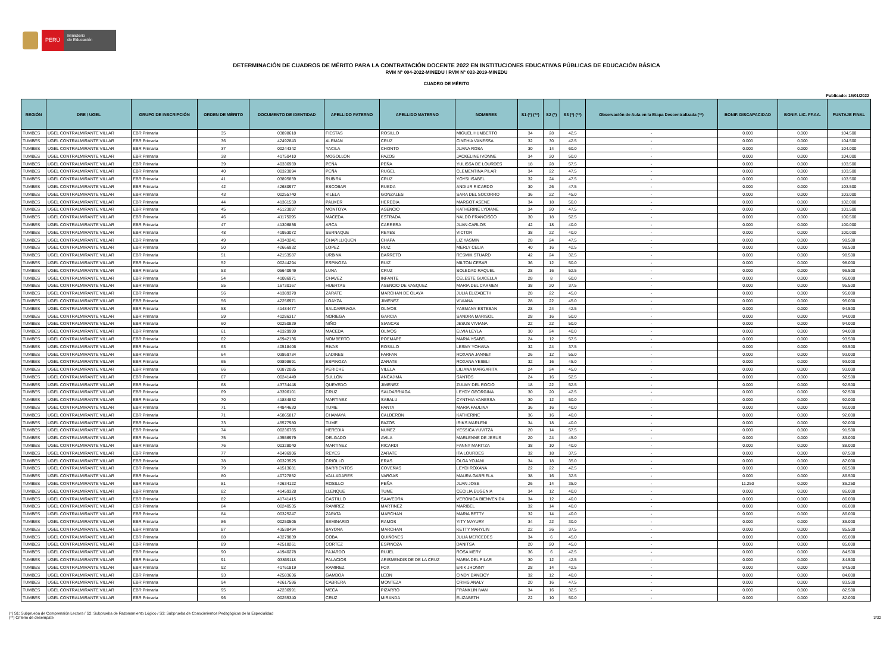PERÚ
Ministerio
de Educación
DETERMINACIÓN DE CUADROS DE MÉRITO PARA LA CONTRATACIÓN DOCENTE 2022 EN INSTITUCIONES EDUCATIVAS PÚBLICAS DE EDUCACIÓN BÁSICA
RVM N° 004-2022-MINEDU / RVM N° 033-2019-MINEDU
CUADRO DE MÉRITO
Publicado: 15/01/2022
| REGIÓN | DRE / UGEL | GRUPO DE INSCRIPCIÓN | ORDEN DE MÉRITO | DOCUMENTO DE IDENTIDAD | APELLIDO PATERNO | APELLIDO MATERNO | NOMBRES | S1 (*) (**) | S2 (*) | S3 (*) (**) | Observación de Aula en la Etapa Descentralizada (**) | BONIF. DISCAPACIDAD | BONIF. LIC. FF.AA. | PUNTAJE FINAL |
| --- | --- | --- | --- | --- | --- | --- | --- | --- | --- | --- | --- | --- | --- | --- |
| TUMBES | UGEL CONTRALMIRANTE VILLAR | EBR Primaria | 35 | 03898618 | FIESTAS | ROSILLO | MIGUEL HUMBERTO | 34 | 28 | 42.5 | - | 0.000 | 0.000 | 104.500 |
| TUMBES | UGEL CONTRALMIRANTE VILLAR | EBR Primaria | 36 | 42492843 | ALEMAN | CRUZ | CINTHIA VANESSA | 32 | 30 | 42.5 | - | 0.000 | 0.000 | 104.500 |
| TUMBES | UGEL CONTRALMIRANTE VILLAR | EBR Primaria | 37 | 00244342 | YACILA | CHONTO | JUANA ROSA | 30 | 14 | 60.0 | - | 0.000 | 0.000 | 104.000 |
| TUMBES | UGEL CONTRALMIRANTE VILLAR | EBR Primaria | 38 | 41750410 | MOGOLLON | PAZOS | JACKELINE IVONNE | 34 | 20 | 50.0 | - | 0.000 | 0.000 | 104.000 |
| TUMBES | UGEL CONTRALMIRANTE VILLAR | EBR Primaria | 39 | 40336969 | PEÑA | PEÑA | YULISSA DE LOURDES | 18 | 28 | 57.5 | - | 0.000 | 0.000 | 103.500 |
| TUMBES | UGEL CONTRALMIRANTE VILLAR | EBR Primaria | 40 | 00323094 | PEÑA | RUGEL | CLEMENTINA PILAR | 34 | 22 | 47.5 | - | 0.000 | 0.000 | 103.500 |
| TUMBES | UGEL CONTRALMIRANTE VILLAR | EBR Primaria | 41 | 03895859 | RUBIRA | CRUZ | YOYSI ISABEL | 32 | 24 | 47.5 | - | 0.000 | 0.000 | 103.500 |
| TUMBES | UGEL CONTRALMIRANTE VILLAR | EBR Primaria | 42 | 42680977 | ESCOBAR | RUEDA | ANDIUR RICARDO | 30 | 26 | 47.5 | - | 0.000 | 0.000 | 103.500 |
| TUMBES | UGEL CONTRALMIRANTE VILLAR | EBR Primaria | 43 | 00255740 | VILELA | GONZALES | SARA DEL SOCORRO | 36 | 22 | 45.0 | - | 0.000 | 0.000 | 103.000 |
| TUMBES | UGEL CONTRALMIRANTE VILLAR | EBR Primaria | 44 | 41361559 | PALMER | HEREDIA | MARGOT ASENE | 34 | 18 | 50.0 | - | 0.000 | 0.000 | 102.000 |
| TUMBES | UGEL CONTRALMIRANTE VILLAR | EBR Primaria | 45 | 45123097 | MONTOYA | ASENCIO | KATHERINE LYDIANE | 34 | 20 | 47.5 | - | 0.000 | 0.000 | 101.500 |
| TUMBES | UGEL CONTRALMIRANTE VILLAR | EBR Primaria | 46 | 41175095 | MACEDA | ESTRADA | NALDO FRANCISCO | 30 | 18 | 52.5 | - | 0.000 | 0.000 | 100.500 |
| TUMBES | UGEL CONTRALMIRANTE VILLAR | EBR Primaria | 47 | 41306836 | ARCA | CARRERA | JUAN CARLOS | 42 | 18 | 40.0 | - | 0.000 | 0.000 | 100.000 |
| TUMBES | UGEL CONTRALMIRANTE VILLAR | EBR Primaria | 48 | 41953072 | SERNAQUE | REYES | VICTOR | 38 | 22 | 40.0 | - | 0.000 | 0.000 | 100.000 |
| TUMBES | UGEL CONTRALMIRANTE VILLAR | EBR Primaria | 49 | 43343241 | CHAPILLIQUEN | CHAPA | LIZ YASMIN | 28 | 24 | 47.5 | - | 0.000 | 0.000 | 99.500 |
| TUMBES | UGEL CONTRALMIRANTE VILLAR | EBR Primaria | 50 | 42666932 | LOPEZ | RUIZ | MERLY CELIA | 40 | 16 | 42.5 | - | 0.000 | 0.000 | 98.500 |
| TUMBES | UGEL CONTRALMIRANTE VILLAR | EBR Primaria | 51 | 42153587 | URBINA | BARRETO | RESMIK STUARD | 42 | 24 | 32.5 | - | 0.000 | 0.000 | 98.500 |
| TUMBES | UGEL CONTRALMIRANTE VILLAR | EBR Primaria | 52 | 00244294 | ESPINOZA | RUIZ | MILTON CESAR | 36 | 12 | 50.0 | - | 0.000 | 0.000 | 98.000 |
| TUMBES | UGEL CONTRALMIRANTE VILLAR | EBR Primaria | 53 | 05640949 | LUNA | CRUZ | SOLEDAD RAQUEL | 28 | 16 | 52.5 | - | 0.000 | 0.000 | 96.500 |
| TUMBES | UGEL CONTRALMIRANTE VILLAR | EBR Primaria | 54 | 41086971 | CHAVEZ | INFANTE | CELESTE GUICELLA | 28 | 8 | 60.0 | - | 0.000 | 0.000 | 96.000 |
| TUMBES | UGEL CONTRALMIRANTE VILLAR | EBR Primaria | 55 | 16730167 | HUERTAS | ASENCIO DE VASQUEZ | MARIA DEL CARMEN | 38 | 20 | 37.5 | - | 0.000 | 0.000 | 95.500 |
| TUMBES | UGEL CONTRALMIRANTE VILLAR | EBR Primaria | 56 | 41389378 | ZARATE | MARCHAN DE OLAYA | JULIA ELIZABETH | 28 | 22 | 45.0 | - | 0.000 | 0.000 | 95.000 |
| TUMBES | UGEL CONTRALMIRANTE VILLAR | EBR Primaria | 56 | 42256971 | LOAYZA | JIMENEZ | VIVIANA | 28 | 22 | 45.0 | - | 0.000 | 0.000 | 95.000 |
| TUMBES | UGEL CONTRALMIRANTE VILLAR | EBR Primaria | 58 | 41484477 | SALDARRIAGA | OLIVOS | YASMANY ESTEBAN | 28 | 24 | 42.5 | - | 0.000 | 0.000 | 94.500 |
| TUMBES | UGEL CONTRALMIRANTE VILLAR | EBR Primaria | 59 | 41286317 | NORIEGA | GARCIA | SANDRA MARISOL | 28 | 16 | 50.0 | - | 0.000 | 0.000 | 94.000 |
| TUMBES | UGEL CONTRALMIRANTE VILLAR | EBR Primaria | 60 | 00250829 | NIÑO | SIANCAS | JESUS VIVIANA | 22 | 22 | 50.0 | - | 0.000 | 0.000 | 94.000 |
| TUMBES | UGEL CONTRALMIRANTE VILLAR | EBR Primaria | 61 | 40329999 | MACEDA | OLIVOS | ELVIA LEYLA | 30 | 24 | 40.0 | - | 0.000 | 0.000 | 94.000 |
| TUMBES | UGEL CONTRALMIRANTE VILLAR | EBR Primaria | 62 | 45942136 | NOMBERTO | POEMAPE | MARIA YSABEL | 24 | 12 | 57.5 | - | 0.000 | 0.000 | 93.500 |
| TUMBES | UGEL CONTRALMIRANTE VILLAR | EBR Primaria | 63 | 40518406 | RIVAS | ROSILLO | LESMY YOHANA | 32 | 24 | 37.5 | - | 0.000 | 0.000 | 93.500 |
| TUMBES | UGEL CONTRALMIRANTE VILLAR | EBR Primaria | 64 | 03869734 | LADINES | FARFAN | ROXANA JANNET | 26 | 12 | 55.0 | - | 0.000 | 0.000 | 93.000 |
| TUMBES | UGEL CONTRALMIRANTE VILLAR | EBR Primaria | 65 | 03898691 | ESPINOZA | ZARATE | ROXANA YESELI | 32 | 16 | 45.0 | - | 0.000 | 0.000 | 93.000 |
| TUMBES | UGEL CONTRALMIRANTE VILLAR | EBR Primaria | 66 | 03872085 | PERICHE | VILELA | LILIANA MARGARITA | 24 | 24 | 45.0 | - | 0.000 | 0.000 | 93.000 |
| TUMBES | UGEL CONTRALMIRANTE VILLAR | EBR Primaria | 67 | 00241449 | SULLON | ANCAJIMA | SANTOS | 24 | 16 | 52.5 | - | 0.000 | 0.000 | 92.500 |
| TUMBES | UGEL CONTRALMIRANTE VILLAR | EBR Primaria | 68 | 43734448 | QUEVEDO | JIMENEZ | ZULMY DEL ROCIO | 18 | 22 | 52.5 | - | 0.000 | 0.000 | 92.500 |
| TUMBES | UGEL CONTRALMIRANTE VILLAR | EBR Primaria | 69 | 43396101 | CRUZ | SALDARRIAGA | LEYDY GEORGINA | 30 | 20 | 42.5 | - | 0.000 | 0.000 | 92.500 |
| TUMBES | UGEL CONTRALMIRANTE VILLAR | EBR Primaria | 70 | 41884832 | MARTINEZ | SABALU | CYNTHIA VANESSA | 30 | 12 | 50.0 | - | 0.000 | 0.000 | 92.000 |
| TUMBES | UGEL CONTRALMIRANTE VILLAR | EBR Primaria | 71 | 44844620 | TUME | PANTA | MARIA PAULINA | 36 | 16 | 40.0 | - | 0.000 | 0.000 | 92.000 |
| TUMBES | UGEL CONTRALMIRANTE VILLAR | EBR Primaria | 71 | 45865817 | CHAMAYA | CALDERON | KATHERINE | 36 | 16 | 40.0 | - | 0.000 | 0.000 | 92.000 |
| TUMBES | UGEL CONTRALMIRANTE VILLAR | EBR Primaria | 73 | 45577980 | TUME | PAZOS | IRIKS MARLENI | 34 | 18 | 40.0 | - | 0.000 | 0.000 | 92.000 |
| TUMBES | UGEL CONTRALMIRANTE VILLAR | EBR Primaria | 74 | 00236765 | HEREDIA | NUÑEZ | YESSICA YUVITZA | 20 | 14 | 57.5 | - | 0.000 | 0.000 | 91.500 |
| TUMBES | UGEL CONTRALMIRANTE VILLAR | EBR Primaria | 75 | 43556979 | DELGADO | AVILA | MARLENNE DE JESUS | 20 | 24 | 45.0 | - | 0.000 | 0.000 | 89.000 |
| TUMBES | UGEL CONTRALMIRANTE VILLAR | EBR Primaria | 76 | 00328040 | MARTINEZ | RICARDI | FANNY MARITZA | 38 | 10 | 40.0 | - | 0.000 | 0.000 | 88.000 |
| TUMBES | UGEL CONTRALMIRANTE VILLAR | EBR Primaria | 77 | 40496906 | REYES | ZARATE | ITA LOURDES | 32 | 18 | 37.5 | - | 0.000 | 0.000 | 87.500 |
| TUMBES | UGEL CONTRALMIRANTE VILLAR | EBR Primaria | 78 | 00323525 | CRIOLLO | ERAS | OLGA YOJANI | 34 | 18 | 35.0 | - | 0.000 | 0.000 | 87.000 |
| TUMBES | UGEL CONTRALMIRANTE VILLAR | EBR Primaria | 79 | 41513681 | BARRIENTOS | COVEÑAS | LEYDI ROXANA | 22 | 22 | 42.5 | - | 0.000 | 0.000 | 86.500 |
| TUMBES | UGEL CONTRALMIRANTE VILLAR | EBR Primaria | 80 | 40727852 | VALLADARES | VARGAS | MAURA GABRIELA | 38 | 16 | 32.5 | - | 0.000 | 0.000 | 86.500 |
| TUMBES | UGEL CONTRALMIRANTE VILLAR | EBR Primaria | 81 | 42634122 | ROSILLO | PEÑA | JUAN JOSE | 26 | 14 | 35.0 | - | 11.250 | 0.000 | 86.250 |
| TUMBES | UGEL CONTRALMIRANTE VILLAR | EBR Primaria | 82 | 41459328 | LLENQUE | TUME | CECILIA EUGENIA | 34 | 12 | 40.0 | - | 0.000 | 0.000 | 86.000 |
| TUMBES | UGEL CONTRALMIRANTE VILLAR | EBR Primaria | 82 | 41741415 | CASTILLO | SAAVEDRA | VERONICA BIENVENIDA | 34 | 12 | 40.0 | - | 0.000 | 0.000 | 86.000 |
| TUMBES | UGEL CONTRALMIRANTE VILLAR | EBR Primaria | 84 | 00240535 | RAMIREZ | MARTINEZ | MARIBEL | 32 | 14 | 40.0 | - | 0.000 | 0.000 | 86.000 |
| TUMBES | UGEL CONTRALMIRANTE VILLAR | EBR Primaria | 84 | 00325247 | ZAPATA | MARCHAN | MARIA BETTY | 32 | 14 | 40.0 | - | 0.000 | 0.000 | 86.000 |
| TUMBES | UGEL CONTRALMIRANTE VILLAR | EBR Primaria | 86 | 00250505 | SEMINARIO | RAMOS | YITY MAYURY | 34 | 22 | 30.0 | - | 0.000 | 0.000 | 86.000 |
| TUMBES | UGEL CONTRALMIRANTE VILLAR | EBR Primaria | 87 | 43538494 | BAYONA | MARCHAN | KETTY MARYLIN | 22 | 26 | 37.5 | - | 0.000 | 0.000 | 85.500 |
| TUMBES | UGEL CONTRALMIRANTE VILLAR | EBR Primaria | 88 | 43279839 | COBA | QUIÑONES | JULIA MERCEDES | 34 | 6 | 45.0 | - | 0.000 | 0.000 | 85.000 |
| TUMBES | UGEL CONTRALMIRANTE VILLAR | EBR Primaria | 89 | 42518261 | CORTEZ | ESPINOZA | DANITSA | 20 | 20 | 45.0 | - | 0.000 | 0.000 | 85.000 |
| TUMBES | UGEL CONTRALMIRANTE VILLAR | EBR Primaria | 90 | 41940278 | FAJARDO | RUJEL | ROSA MERY | 36 | 6 | 42.5 | - | 0.000 | 0.000 | 84.500 |
| TUMBES | UGEL CONTRALMIRANTE VILLAR | EBR Primaria | 91 | 03869118 | PALACIOS | ARISMENDIS DE DE LA CRUZ | MARIA DEL PILAR | 30 | 12 | 42.5 | - | 0.000 | 0.000 | 84.500 |
| TUMBES | UGEL CONTRALMIRANTE VILLAR | EBR Primaria | 92 | 41761819 | RAMIREZ | FOX | ERIK JHONNY | 28 | 14 | 42.5 | - | 0.000 | 0.000 | 84.500 |
| TUMBES | UGEL CONTRALMIRANTE VILLAR | EBR Primaria | 93 | 42583636 | GAMBOA | LEON | CINDY DANEICY | 32 | 12 | 40.0 | - | 0.000 | 0.000 | 84.000 |
| TUMBES | UGEL CONTRALMIRANTE VILLAR | EBR Primaria | 94 | 42617586 | CABRERA | MONTEZA | CRIHS ANALY | 20 | 16 | 47.5 | - | 0.000 | 0.000 | 83.500 |
| TUMBES | UGEL CONTRALMIRANTE VILLAR | EBR Primaria | 95 | 42236991 | MECA | PIZARRO | FRANKLIN IVAN | 34 | 16 | 32.5 | - | 0.000 | 0.000 | 82.500 |
| TUMBES | UGEL CONTRALMIRANTE VILLAR | EBR Primaria | 96 | 00255340 | CRUZ | MIRANDA | ELIZABETH | 22 | 10 | 50.0 | - | 0.000 | 0.000 | 82.000 |
(*) S1: Subprueba de Comprensión Lectora / S2: Subprueba de Razonamiento Lógico / S3: Subprueba de Conocimientos Pedagógicos de la Especialidad
(**) Criterio de desempate
3/32